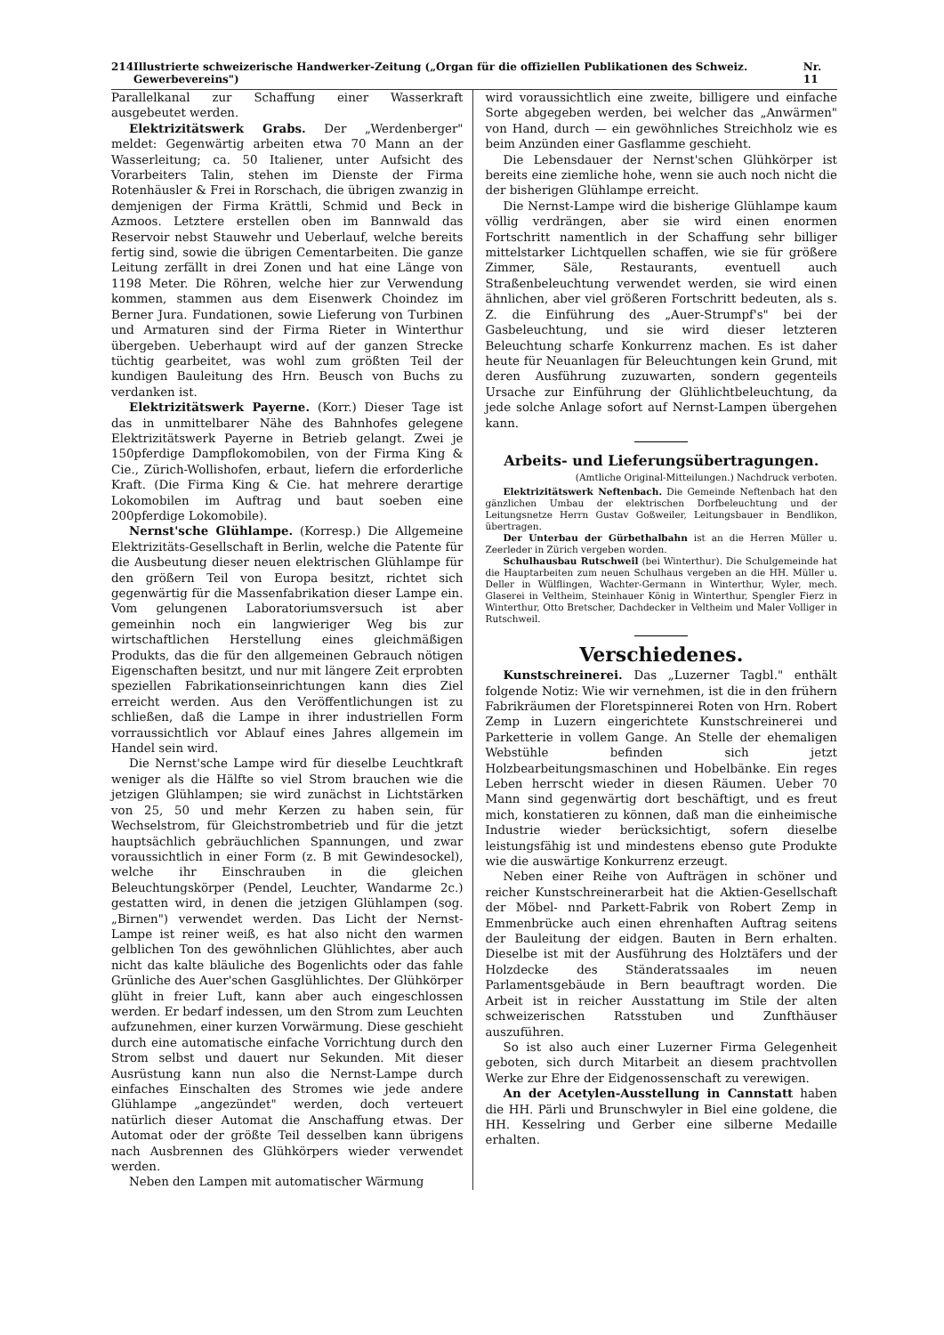214 Illustrierte schweizerische Handwerker-Zeitung („Organ für die offiziellen Publikationen des Schweiz. Gewerbevereins") Nr. 11
Parallelkanal zur Schaffung einer Wasserkraft ausgebeutet werden.
Elektrizitätswerk Grabs. Der „Werdenberger" meldet: Gegenwärtig arbeiten etwa 70 Mann an der Wasserleitung; ca. 50 Italiener, unter Aufsicht des Vorarbeiters Talin, stehen im Dienste der Firma Rotenhäusler & Frei in Rorschach, die übrigen zwanzig in demjenigen der Firma Krättli, Schmid und Beck in Azmoos. Letztere erstellen oben im Bannwald das Reservoir nebst Stauwehr und Ueberlauf, welche bereits fertig sind, sowie die übrigen Cementarbeiten. Die ganze Leitung zerfällt in drei Zonen und hat eine Länge von 1198 Meter. Die Röhren, welche hier zur Verwendung kommen, stammen aus dem Eisenwerk Choindez im Berner Jura. Fundationen, sowie Lieferung von Turbinen und Armaturen sind der Firma Rieter in Winterthur übergeben. Ueberhaupt wird auf der ganzen Strecke tüchtig gearbeitet, was wohl zum größten Teil der kundigen Bauleitung des Hrn. Beusch von Buchs zu verdanken ist.
Elektrizitätswerk Payerne. (Korr.) Dieser Tage ist das in unmittelbarer Nähe des Bahnhofes gelegene Elektrizitätswerk Payerne in Betrieb gelangt. Zwei je 150pferdige Dampflokomobilen, von der Firma King & Cie., Zürich-Wollishofen, erbaut, liefern die erforderliche Kraft. (Die Firma King & Cie. hat mehrere derartige Lokomobilen im Auftrag und baut soeben eine 200pferdige Lokomobile).
Nernst'sche Glühlampe. (Korresp.) Die Allgemeine Elektrizitäts-Gesellschaft in Berlin, welche die Patente für die Ausbeutung dieser neuen elektrischen Glühlampe für den größern Teil von Europa besitzt, richtet sich gegenwärtig für die Massenfabrikation dieser Lampe ein. Vom gelungenen Laboratoriumsversuch ist aber gemeinhin noch ein langwieriger Weg bis zur wirtschaftlichen Herstellung eines gleichmäßigen Produkts, das die für den allgemeinen Gebrauch nötigen Eigenschaften besitzt, und nur mit längere Zeit erprobten speziellen Fabrikationseinrichtungen kann dies Ziel erreicht werden. Aus den Veröffentlichungen ist zu schließen, daß die Lampe in ihrer industriellen Form vorraussichtlich vor Ablauf eines Jahres allgemein im Handel sein wird.
Die Nernst'sche Lampe wird für dieselbe Leuchtkraft weniger als die Hälfte so viel Strom brauchen wie die jetzigen Glühlampen; sie wird zunächst in Lichtstärken von 25, 50 und mehr Kerzen zu haben sein, für Wechselstrom, für Gleichstrombetrieb und für die jetzt hauptsächlich gebräuchlichen Spannungen, und zwar voraussichtlich in einer Form (z. B mit Gewindesockel), welche ihr Einschrauben in die gleichen Beleuchtungskörper (Pendel, Leuchter, Wandarme 2c.) gestatten wird, in denen die jetzigen Glühlampen (sog. „Birnen") verwendet werden. Das Licht der Nernst-Lampe ist reiner weiß, es hat also nicht den warmen gelblichen Ton des gewöhnlichen Glühlichtes, aber auch nicht das kalte bläuliche des Bogenlichts oder das fahle Grünliche des Auer'schen Gasglühlichtes. Der Glühkörper glüht in freier Luft, kann aber auch eingeschlossen werden. Er bedarf indessen, um den Strom zum Leuchten aufzunehmen, einer kurzen Vorwärmung. Diese geschieht durch eine automatische einfache Vorrichtung durch den Strom selbst und dauert nur Sekunden. Mit dieser Ausrüstung kann nun also die Nernst-Lampe durch einfaches Einschalten des Stromes wie jede andere Glühlampe „angezündet" werden, doch verteuert natürlich dieser Automat die Anschaffung etwas. Der Automat oder der größte Teil desselben kann übrigens nach Ausbrennen des Glühkörpers wieder verwendet werden.
Neben den Lampen mit automatischer Wärmung
wird voraussichtlich eine zweite, billigere und einfache Sorte abgegeben werden, bei welcher das „Anwärmen" von Hand, durch — ein gewöhnliches Streichholz wie es beim Anzünden einer Gasflamme geschieht.
Die Lebensdauer der Nernst'schen Glühkörper ist bereits eine ziemliche hohe, wenn sie auch noch nicht die der bisherigen Glühlampe erreicht.
Die Nernst-Lampe wird die bisherige Glühlampe kaum völlig verdrängen, aber sie wird einen enormen Fortschritt namentlich in der Schaffung sehr billiger mittelstarker Lichtquellen schaffen, wie sie für größere Zimmer, Säle, Restaurants, eventuell auch Straßenbeleuchtung verwendet werden, sie wird einen ähnlichen, aber viel größeren Fortschritt bedeuten, als s. Z. die Einführung des „Auer-Strumpf's" bei der Gasbeleuchtung, und sie wird dieser letzteren Beleuchtung scharfe Konkurrenz machen. Es ist daher heute für Neuanlagen für Beleuchtungen kein Grund, mit deren Ausführung zuzuwarten, sondern gegenteils Ursache zur Einführung der Glühlichtbeleuchtung, da jede solche Anlage sofort auf Nernst-Lampen übergehen kann.
Arbeits- und Lieferungsübertragungen.
(Amtliche Original-Mitteilungen.) Nachdruck verboten.
Elektrizitätswerk Neftenbach. Die Gemeinde Neftenbach hat den gänzlichen Umbau der elektrischen Dorfbeleuchtung und der Leitungsnetze Herrn Gustav Goßweiler, Leitungsbauer in Bendlikon, übertragen.
Der Unterbau der Gürbethalbahn ist an die Herren Müller u. Zeerleder in Zürich vergeben worden.
Schulhausbau Rutschweil (bei Winterthur). Die Schulgemeinde hat die Hauptarbeiten zum neuen Schulhaus vergeben an die HH. Müller u. Deller in Wülflingen, Wachter-Germann in Winterthur, Wyler, mech. Glaserei in Veltheim, Steinhauer König in Winterthur, Spengler Fierz in Winterthur, Otto Bretscher, Dachdecker in Veltheim und Maler Volliger in Rutschweil.
Verschiedenes.
Kunstschreinerei. Das „Luzerner Tagbl." enthält folgende Notiz: Wie wir vernehmen, ist die in den frühern Fabrikräumen der Floretspinnerei Roten von Hrn. Robert Zemp in Luzern eingerichtete Kunstschreinerei und Parketterie in vollem Gange. An Stelle der ehemaligen Webstühle befinden sich jetzt Holzbearbeitungsmaschinen und Hobelbänke. Ein reges Leben herrscht wieder in diesen Räumen. Ueber 70 Mann sind gegenwärtig dort beschäftigt, und es freut mich, konstatieren zu können, daß man die einheimische Industrie wieder berücksichtigt, sofern dieselbe leistungsfähig ist und mindestens ebenso gute Produkte wie die auswärtige Konkurrenz erzeugt.
Neben einer Reihe von Aufträgen in schöner und reicher Kunstschreinerarbeit hat die Aktien-Gesellschaft der Möbel- nnd Parkett-Fabrik von Robert Zemp in Emmenbrücke auch einen ehrenhaften Auftrag seitens der Bauleitung der eidgen. Bauten in Bern erhalten. Dieselbe ist mit der Ausführung des Holztäfers und der Holzdecke des Ständeratssaales im neuen Parlamentsgebäude in Bern beauftragt worden. Die Arbeit ist in reicher Ausstattung im Stile der alten schweizerischen Ratsstuben und Zunfthäuser auszuführen.
So ist also auch einer Luzerner Firma Gelegenheit geboten, sich durch Mitarbeit an diesem prachtvollen Werke zur Ehre der Eidgenossenschaft zu verewigen.
An der Acetylen-Ausstellung in Cannstatt haben die HH. Pärli und Brunschwyler in Biel eine goldene, die HH. Kesselring und Gerber eine silberne Medaille erhalten.